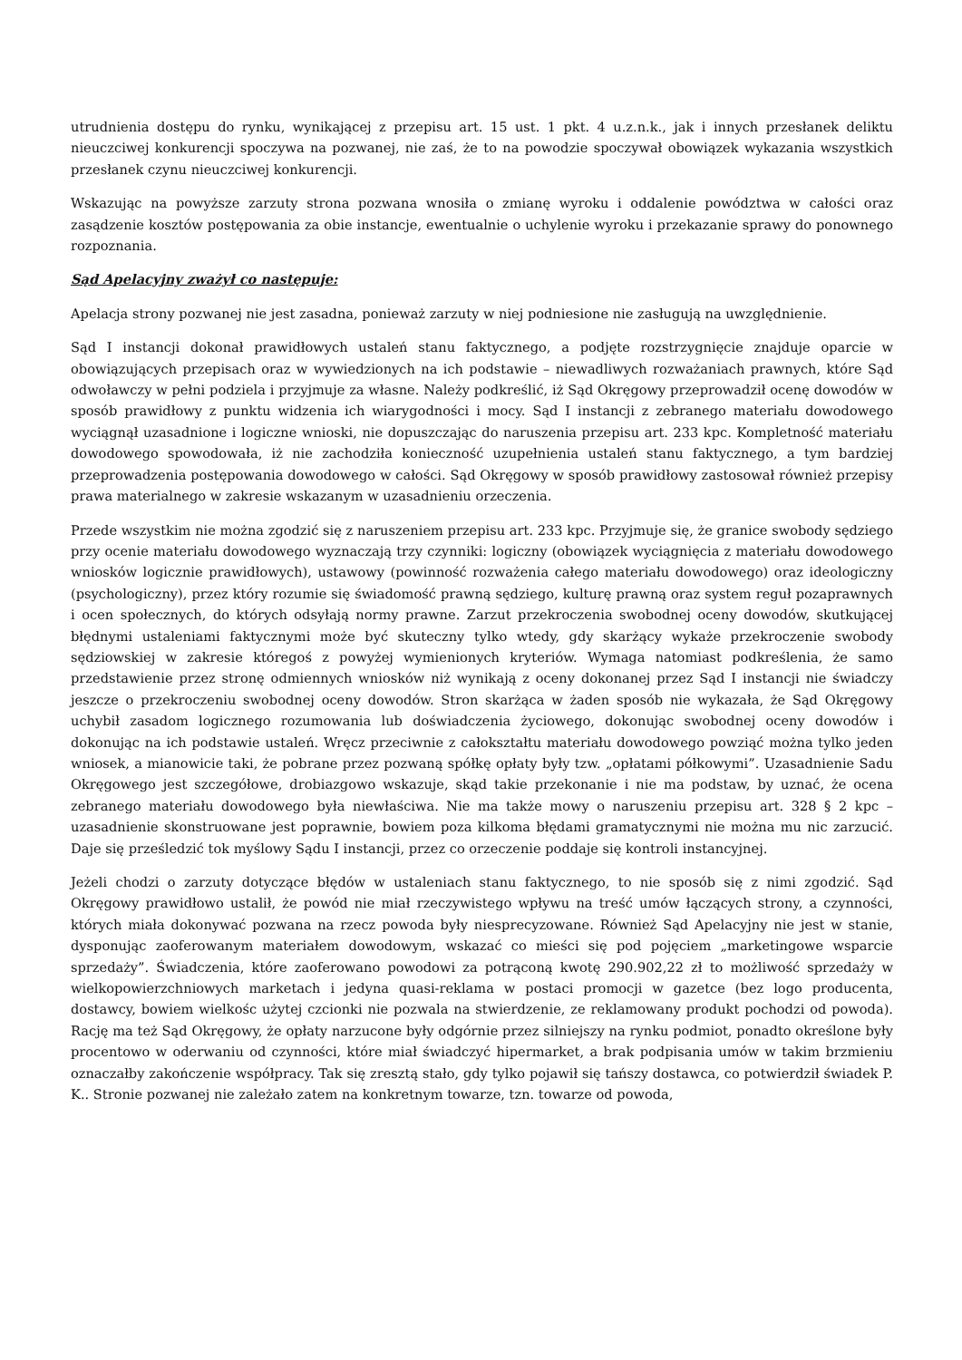utrudnienia dostępu do rynku, wynikającej z przepisu art. 15 ust. 1 pkt. 4 u.z.n.k., jak i innych przesłanek deliktu nieuczciwej konkurencji spoczywa na pozwanej, nie zaś, że to na powodzie spoczywał obowiązek wykazania wszystkich przesłanek czynu nieuczciwej konkurencji.
Wskazując na powyższe zarzuty strona pozwana wnosiła o zmianę wyroku i oddalenie powództwa w całości oraz zasądzenie kosztów postępowania za obie instancje, ewentualnie o uchylenie wyroku i przekazanie sprawy do ponownego rozpoznania.
Sąd Apelacyjny zważył co następuje:
Apelacja strony pozwanej nie jest zasadna, ponieważ zarzuty w niej podniesione nie zasługują na uwzględnienie.
Sąd I instancji dokonał prawidłowych ustaleń stanu faktycznego, a podjęte rozstrzygnięcie znajduje oparcie w obowiązujących przepisach oraz w wywiedzionych na ich podstawie – niewadliwych rozważaniach prawnych, które Sąd odwoławczy w pełni podziela i przyjmuje za własne. Należy podkreślić, iż Sąd Okręgowy przeprowadził ocenę dowodów w sposób prawidłowy z punktu widzenia ich wiarygodności i mocy. Sąd I instancji z zebranego materiału dowodowego wyciągnął uzasadnione i logiczne wnioski, nie dopuszczając do naruszenia przepisu art. 233 kpc. Kompletność materiału dowodowego spowodowała, iż nie zachodziła konieczność uzupełnienia ustaleń stanu faktycznego, a tym bardziej przeprowadzenia postępowania dowodowego w całości. Sąd Okręgowy w sposób prawidłowy zastosował również przepisy prawa materialnego w zakresie wskazanym w uzasadnieniu orzeczenia.
Przede wszystkim nie można zgodzić się z naruszeniem przepisu art. 233 kpc. Przyjmuje się, że granice swobody sędziego przy ocenie materiału dowodowego wyznaczają trzy czynniki: logiczny (obowiązek wyciągnięcia z materiału dowodowego wniosków logicznie prawidłowych), ustawowy (powinność rozważenia całego materiału dowodowego) oraz ideologiczny (psychologiczny), przez który rozumie się świadomość prawną sędziego, kulturę prawną oraz system reguł pozaprawnych i ocen społecznych, do których odsyłają normy prawne. Zarzut przekroczenia swobodnej oceny dowodów, skutkującej błędnymi ustaleniami faktycznymi może być skuteczny tylko wtedy, gdy skarżący wykaże przekroczenie swobody sędziowskiej w zakresie któregoś z powyżej wymienionych kryteriów. Wymaga natomiast podkreślenia, że samo przedstawienie przez stronę odmiennych wniosków niż wynikają z oceny dokonanej przez Sąd I instancji nie świadczy jeszcze o przekroczeniu swobodnej oceny dowodów. Stron skarżąca w żaden sposób nie wykazała, że Sąd Okręgowy uchybił zasadom logicznego rozumowania lub doświadczenia życiowego, dokonując swobodnej oceny dowodów i dokonując na ich podstawie ustaleń. Wręcz przeciwnie z całokształtu materiału dowodowego powziąć można tylko jeden wniosek, a mianowicie taki, że pobrane przez pozwaną spółkę opłaty były tzw. „opłatami półkowymi”. Uzasadnienie Sadu Okręgowego jest szczegółowe, drobiazgowo wskazuje, skąd takie przekonanie i nie ma podstaw, by uznać, że ocena zebranego materiału dowodowego była niewłaściwa. Nie ma także mowy o naruszeniu przepisu art. 328 § 2 kpc – uzasadnienie skonstruowane jest poprawnie, bowiem poza kilkoma błędami gramatycznymi nie można mu nic zarzucić. Daje się prześledzić tok myślowy Sądu I instancji, przez co orzeczenie poddaje się kontroli instancyjnej.
Jeżeli chodzi o zarzuty dotyczące błędów w ustaleniach stanu faktycznego, to nie sposób się z nimi zgodzić. Sąd Okręgowy prawidłowo ustalił, że powód nie miał rzeczywistego wpływu na treść umów łączących strony, a czynności, których miała dokonywać pozwana na rzecz powoda były niesprecyzowane. Również Sąd Apelacyjny nie jest w stanie, dysponując zaoferowanym materiałem dowodowym, wskazać co mieści się pod pojęciem „marketingowe wsparcie sprzedaży”. Świadczenia, które zaoferowano powodowi za potrąconą kwotę 290.902,22 zł to możliwość sprzedaży w wielkopowierzchniowych marketach i jedyna quasi-reklama w postaci promocji w gazetce (bez logo producenta, dostawcy, bowiem wielkośc użytej czcionki nie pozwala na stwierdzenie, ze reklamowany produkt pochodzi od powoda). Rację ma też Sąd Okręgowy, że opłaty narzucone były odgórnie przez silniejszy na rynku podmiot, ponadto określone były procentowo w oderwaniu od czynności, które miał świadczyć hipermarket, a brak podpisania umów w takim brzmieniu oznaczałby zakończenie współpracy. Tak się zresztą stało, gdy tylko pojawił się tańszy dostawca, co potwierdził świadek P. K.. Stronie pozwanej nie zależało zatem na konkretnym towarze, tzn. towarze od powoda,